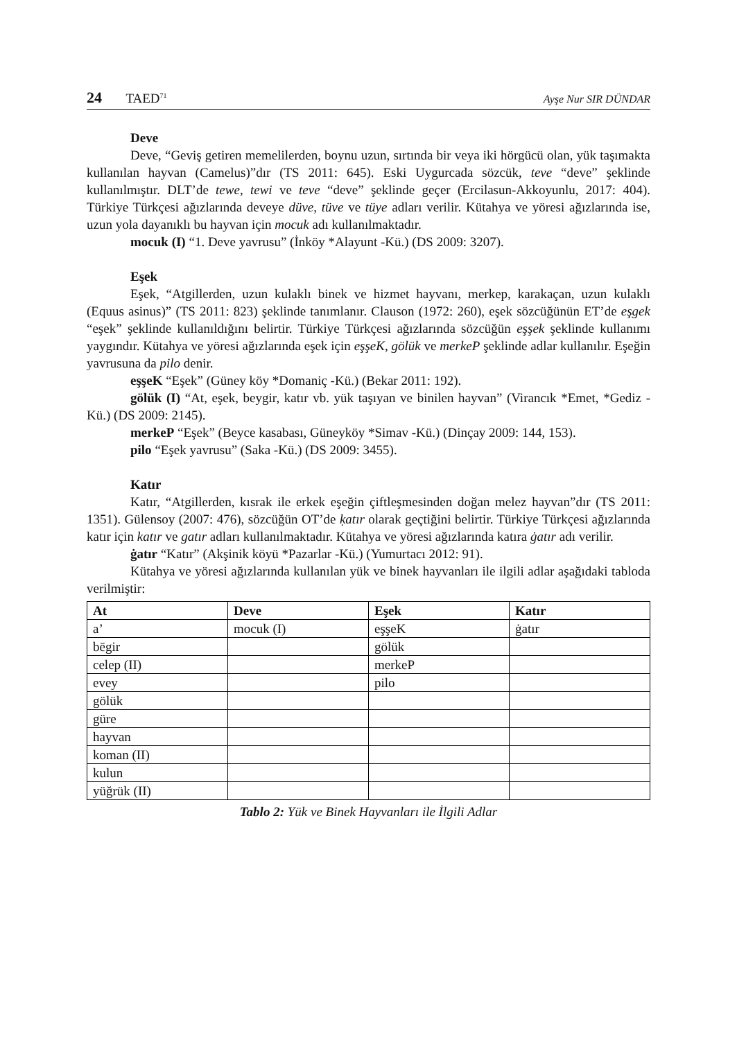24 TAED<sup>71</sup> Ayşe Nur SIR DÜNDAR
Deve
Deve, “Geviş getiren memelilerden, boynu uzun, sırtında bir veya iki hörgücü olan, yük taşımakta kullanılan hayvan (Camelus)”dır (TS 2011: 645). Eski Uygurcada sözcük, teve “deve” şeklinde kullanılmıştır. DLT’de tewe, tewi ve teve “deve” şeklinde geçer (Ercilasun-Akkoyunlu, 2017: 404). Türkiye Türkçesi ağızlarında deveye düve, tüve ve tüye adları verilir. Kütahya ve yöresi ağızlarında ise, uzun yola dayanıklı bu hayvan için mocuk adı kullanılmaktadır.
mocuk (I) “1. Deve yavrusu” (İnköy *Alayunt -Kü.) (DS 2009: 3207).
Eşek
Eşek, “Atgillerden, uzun kulaklı binek ve hizmet hayvanı, merkep, karakaçan, uzun kulaklı (Equus asinus)” (TS 2011: 823) şeklinde tanımlanır. Clauson (1972: 260), eşek sözcüğünün ET’de eşgek “eşek” şeklinde kullanıldığını belirtir. Türkiye Türkçesi ağızlarında sözcüğün eşşek şeklinde kullanımı yaygındır. Kütahya ve yöresi ağızlarında eşek için eşşeK, gölük ve merkeP şeklinde adlar kullanılır. Eşeğin yavrusuna da pilo denir.
eşşeK “Eşek” (Güney köy *Domaniç -Kü.) (Bekar 2011: 192).
gölük (I) “At, eşek, beygir, katır vb. yük taşıyan ve binilen hayvan” (Virancık *Emet, *Gediz -Kü.) (DS 2009: 2145).
merkeP “Eşek” (Beyce kasabası, Güneyköy *Simav -Kü.) (Dinçay 2009: 144, 153).
pilo “Eşek yavrusu” (Saka -Kü.) (DS 2009: 3455).
Katır
Katır, “Atgillerden, kısrak ile erkek eşeğin çiftleşmesinden doğan melez hayvan”dır (TS 2011: 1351). Gülensoy (2007: 476), sözcüğün OT’de ḳatır olarak geçtiğini belirtir. Türkiye Türkçesi ağızlarında katır için katır ve gatır adları kullanılmaktadır. Kütahya ve yöresi ağızlarında katıra ġatır adı verilir.
ġatır “Katır” (Akşinik köyü *Pazarlar -Kü.) (Yumurtacı 2012: 91).
Kütahya ve yöresi ağızlarında kullanılan yük ve binek hayvanları ile ilgili adlar aşağıdaki tabloda verilmiştir:
| At | Deve | Eşek | Katır |
| --- | --- | --- | --- |
| a’ | mocuk (I) | eşşeK | ġatır |
| bēgir | | gölük | |
| celep (II) | | merkeP | |
| evey | | pilo | |
| gölük | | | |
| güre | | | |
| hayvan | | | |
| koman (II) | | | |
| kulun | | | |
| yüğrük (II) | | | |
Tablo 2: Yük ve Binek Hayvanları ile İlgili Adlar